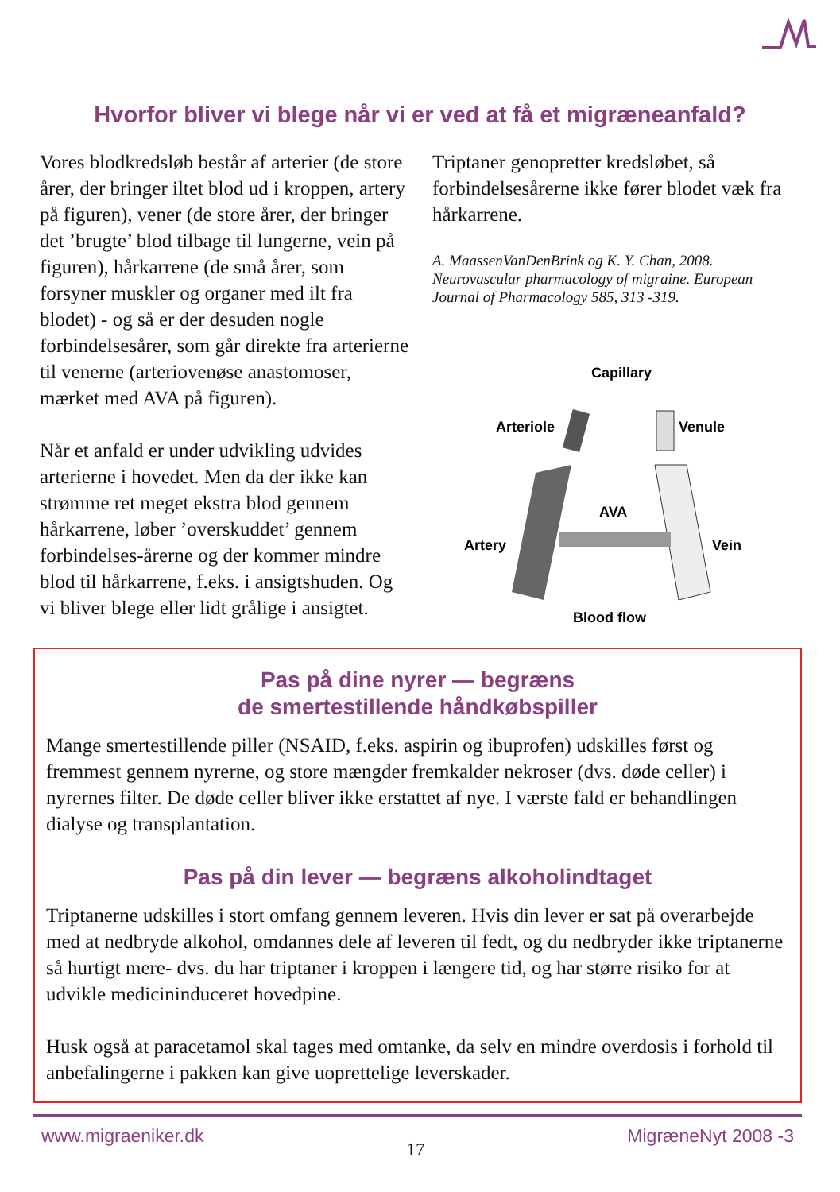Hvorfor bliver vi blege når vi er ved at få et migræneanfald?
Vores blodkredsløb består af arterier (de store årer, der bringer iltet blod ud i kroppen, artery på figuren), vener (de store årer, der bringer det ’brugte’ blod tilbage til lungerne, vein på figuren), hårkarrene (de små årer, som forsyner muskler og organer med ilt fra blodet) - og så er der desuden nogle forbindelsesårer, som går direkte fra arterierne til venerne (arteriovenøse anastomoser, mærket med AVA på figuren).
Når et anfald er under udvikling udvides arterierne i hovedet. Men da der ikke kan strømme ret meget ekstra blod gennem hårkarrene, løber ’overskuddet’ gennem forbindelses-årerne og der kommer mindre blod til hårkarrene, f.eks. i ansigtshuden. Og vi bliver blege eller lidt grålige i ansigtet.
Triptaner genopretter kredsløbet, så forbindelsesårerne ikke fører blodet væk fra hårkarrene.
A. MaassenVanDenBrink og K. Y. Chan, 2008. Neurovascular pharmacology of migraine. European Journal of Pharmacology 585, 313 -319.
Capillary
Arteriole
Venule
AVA
Artery
Vein
Blood flow
Pas på dine nyrer — begræns
de smertestillende håndkøbspiller
Mange smertestillende piller (NSAID, f.eks. aspirin og ibuprofen) udskilles først og fremmest gennem nyrerne, og store mængder fremkalder nekroser (dvs. døde celler) i nyrernes filter. De døde celler bliver ikke erstattet af nye. I værste fald er behandlingen dialyse og transplantation.
Pas på din lever — begræns alkoholindtaget
Triptanerne udskilles i stort omfang gennem leveren. Hvis din lever er sat på overarbejde med at nedbryde alkohol, omdannes dele af leveren til fedt, og du nedbryder ikke triptanerne så hurtigt mere- dvs. du har triptaner i kroppen i længere tid, og har større risiko for at udvikle medicininduceret hovedpine.
Husk også at paracetamol skal tages med omtanke, da selv en mindre overdosis i forhold til anbefalingerne i pakken kan give uoprettelige leverskader.
www.migraeniker.dk 17 MigræneNyt 2008 -3